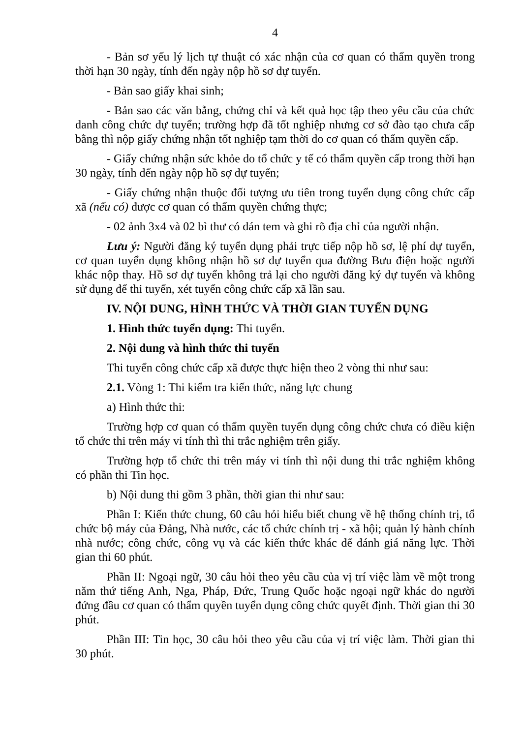4
- Bản sơ yếu lý lịch tự thuật có xác nhận của cơ quan có thẩm quyền trong thời hạn 30 ngày, tính đến ngày nộp hồ sơ dự tuyển.
- Bản sao giấy khai sinh;
- Bản sao các văn bằng, chứng chỉ và kết quả học tập theo yêu cầu của chức danh công chức dự tuyển; trường hợp đã tốt nghiệp nhưng cơ sở đào tạo chưa cấp bằng thì nộp giấy chứng nhận tốt nghiệp tạm thời do cơ quan có thẩm quyền cấp.
- Giấy chứng nhận sức khỏe do tổ chức y tế có thẩm quyền cấp trong thời hạn 30 ngày, tính đến ngày nộp hồ sợ dự tuyển;
- Giấy chứng nhận thuộc đối tượng ưu tiên trong tuyển dụng công chức cấp xã (nếu có) được cơ quan có thẩm quyền chứng thực;
- 02 ảnh 3x4 và 02 bì thư có dán tem và ghi rõ địa chỉ của người nhận.
Lưu ý: Người đăng ký tuyển dụng phải trực tiếp nộp hồ sơ, lệ phí dự tuyển, cơ quan tuyển dụng không nhận hồ sơ dự tuyển qua đường Bưu điện hoặc người khác nộp thay. Hồ sơ dự tuyển không trả lại cho người đăng ký dự tuyển và không sử dụng để thi tuyển, xét tuyển công chức cấp xã lần sau.
IV. NỘI DUNG, HÌNH THỨC VÀ THỜI GIAN TUYỂN DỤNG
1. Hình thức tuyển dụng: Thi tuyển.
2. Nội dung và hình thức thi tuyển
Thi tuyển công chức cấp xã được thực hiện theo 2 vòng thi như sau:
2.1. Vòng 1: Thi kiểm tra kiến thức, năng lực chung
a) Hình thức thi:
Trường hợp cơ quan có thẩm quyền tuyển dụng công chức chưa có điều kiện tổ chức thi trên máy vi tính thì thi trắc nghiệm trên giấy.
Trường hợp tổ chức thi trên máy vi tính thì nội dung thi trắc nghiệm không có phần thi Tin học.
b) Nội dung thi gồm 3 phần, thời gian thi như sau:
Phần I: Kiến thức chung, 60 câu hỏi hiểu biết chung về hệ thống chính trị, tổ chức bộ máy của Đảng, Nhà nước, các tổ chức chính trị - xã hội; quản lý hành chính nhà nước; công chức, công vụ và các kiến thức khác để đánh giá năng lực. Thời gian thi 60 phút.
Phần II: Ngoại ngữ, 30 câu hỏi theo yêu cầu của vị trí việc làm về một trong năm thứ tiếng Anh, Nga, Pháp, Đức, Trung Quốc hoặc ngoại ngữ khác do người đứng đầu cơ quan có thẩm quyền tuyển dụng công chức quyết định. Thời gian thi 30 phút.
Phần III: Tin học, 30 câu hỏi theo yêu cầu của vị trí việc làm. Thời gian thi 30 phút.